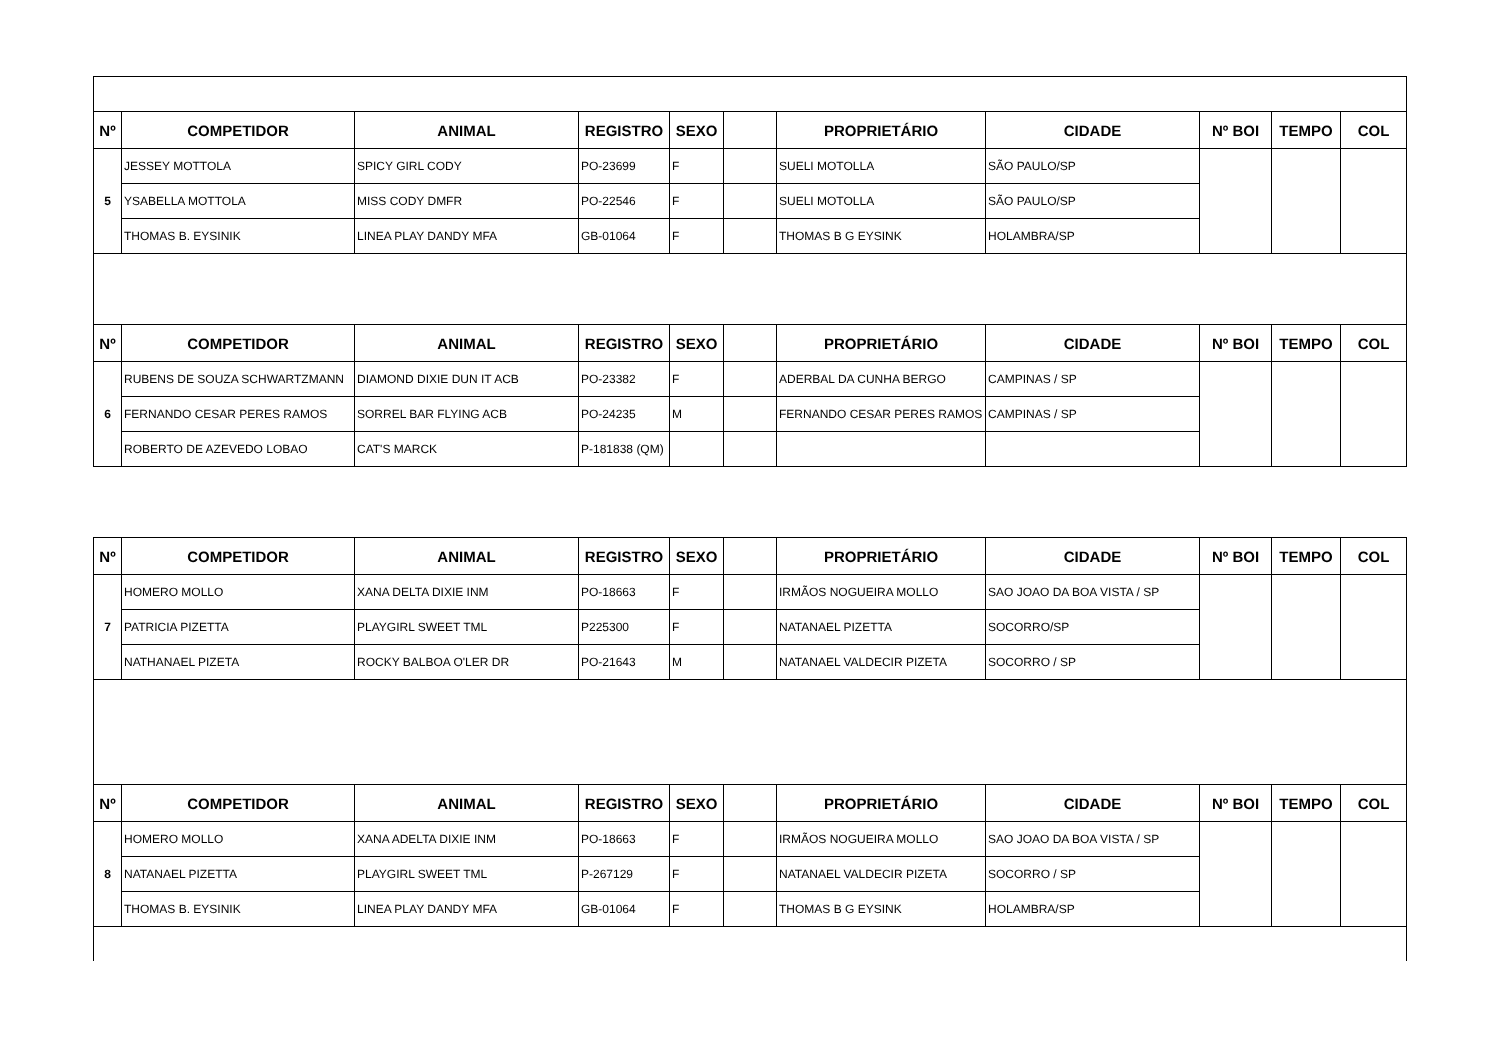| Nº | COMPETIDOR | ANIMAL | REGISTRO | SEXO | | PROPRIETÁRIO | CIDADE | Nº BOI | TEMPO | COL |
| --- | --- | --- | --- | --- | --- | --- | --- | --- | --- | --- |
| 5 | JESSEY MOTTOLA | SPICY GIRL CODY | PO-23699 | F | | SUELI MOTOLLA | SÃO PAULO/SP | | | |
| | YSABELLA MOTTOLA | MISS CODY DMFR | PO-22546 | F | | SUELI MOTOLLA | SÃO PAULO/SP | | | |
| | THOMAS B. EYSINIK | LINEA PLAY DANDY MFA | GB-01064 | F | | THOMAS B G EYSINK | HOLAMBRA/SP | | | |
| Nº | COMPETIDOR | ANIMAL | REGISTRO | SEXO | | PROPRIETÁRIO | CIDADE | Nº BOI | TEMPO | COL |
| 6 | RUBENS DE SOUZA SCHWARTZMANN | DIAMOND DIXIE DUN IT ACB | PO-23382 | F | | ADERBAL DA CUNHA BERGO | CAMPINAS / SP | | | |
| | FERNANDO CESAR PERES RAMOS | SORREL BAR FLYING ACB | PO-24235 | M | | FERNANDO CESAR PERES RAMOS | CAMPINAS / SP | | | |
| | ROBERTO DE AZEVEDO LOBAO | CAT'S MARCK | P-181838 (QM) | | | | | | | |
| Nº | COMPETIDOR | ANIMAL | REGISTRO | SEXO | | PROPRIETÁRIO | CIDADE | Nº BOI | TEMPO | COL |
| --- | --- | --- | --- | --- | --- | --- | --- | --- | --- | --- |
| 7 | HOMERO MOLLO | XANA DELTA DIXIE INM | PO-18663 | F | | IRMÃOS NOGUEIRA MOLLO | SAO JOAO DA BOA VISTA / SP | | | |
| | PATRICIA PIZETTA | PLAYGIRL SWEET TML | P225300 | F | | NATANAEL PIZETTA | SOCORRO/SP | | | |
| | NATHANAEL PIZETA | ROCKY BALBOA O'LER DR | PO-21643 | M | | NATANAEL VALDECIR PIZETA | SOCORRO / SP | | | |
| Nº | COMPETIDOR | ANIMAL | REGISTRO | SEXO | | PROPRIETÁRIO | CIDADE | Nº BOI | TEMPO | COL |
| 8 | HOMERO MOLLO | XANA ADELTA DIXIE INM | PO-18663 | F | | IRMÃOS NOGUEIRA MOLLO | SAO JOAO DA BOA VISTA / SP | | | |
| | NATANAEL PIZETTA | PLAYGIRL SWEET TML | P-267129 | F | | NATANAEL VALDECIR PIZETA | SOCORRO / SP | | | |
| | THOMAS B. EYSINIK | LINEA PLAY DANDY MFA | GB-01064 | F | | THOMAS B G EYSINK | HOLAMBRA/SP | | | |